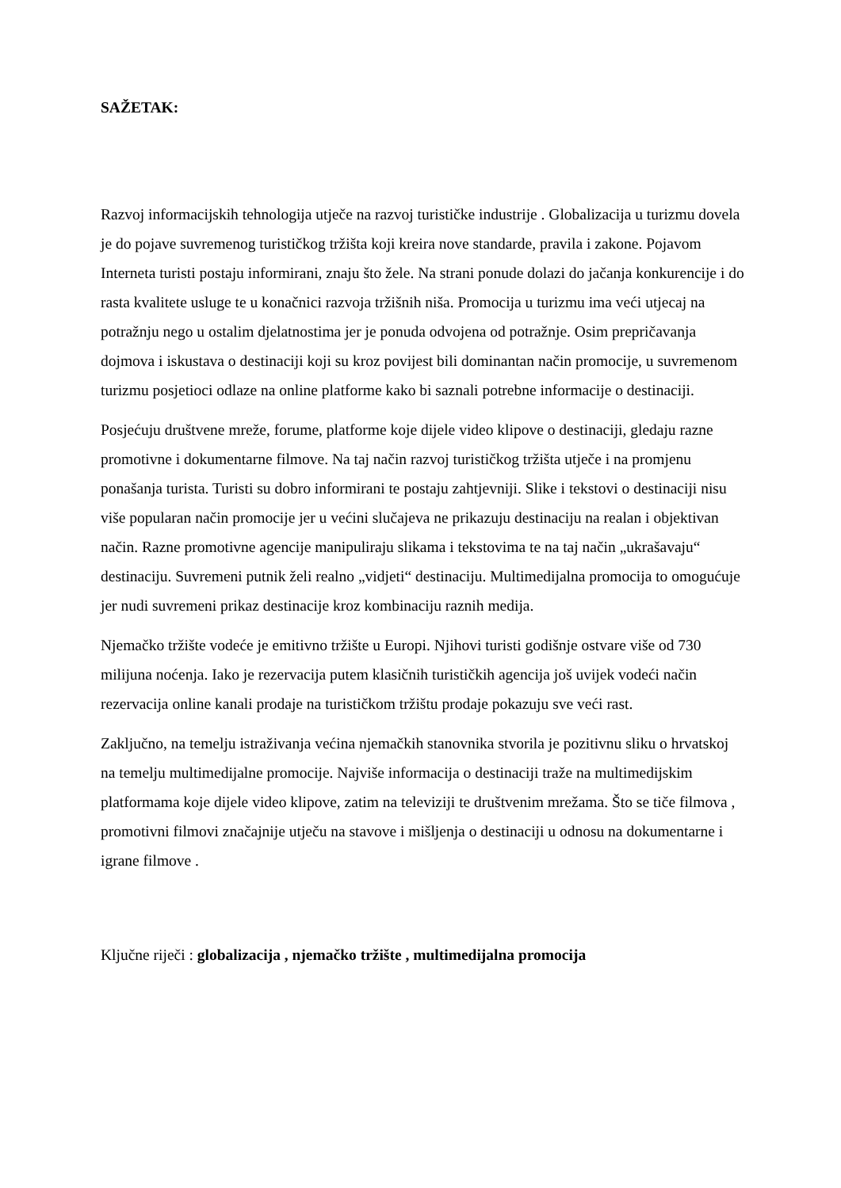SAŽETAK:
Razvoj informacijskih tehnologija utječe na razvoj turističke industrije . Globalizacija u turizmu dovela je do pojave suvremenog turističkog tržišta koji kreira nove standarde, pravila i zakone. Pojavom Interneta turisti postaju informirani, znaju što žele. Na strani ponude dolazi do jačanja konkurencije i do rasta kvalitete usluge te u konačnici razvoja tržišnih niša. Promocija u turizmu ima veći utjecaj na potražnju nego u ostalim djelatnostima jer je ponuda odvojena od potražnje. Osim prepričavanja dojmova i iskustava o destinaciji koji su kroz povijest bili dominantan način promocije, u suvremenom turizmu posjetioci odlaze na online platforme kako bi saznali potrebne informacije o destinaciji.
Posjećuju društvene mreže, forume, platforme koje dijele video klipove o destinaciji, gledaju razne promotivne i dokumentarne filmove. Na taj način razvoj turističkog tržišta utječe i na promjenu ponašanja turista. Turisti su dobro informirani te postaju zahtjevniji. Slike i tekstovi o destinaciji nisu više popularan način promocije jer u većini slučajeva ne prikazuju destinaciju na realan i objektivan način. Razne promotivne agencije manipuliraju slikama i tekstovima te na taj način „ukrašavaju“ destinaciju. Suvremeni putnik želi realno „vidjeti“ destinaciju. Multimedijalna promocija to omogućuje jer nudi suvremeni prikaz destinacije kroz kombinaciju raznih medija.
Njemačko tržište vodeće je emitivno tržište u Europi. Njihovi turisti godišnje ostvare više od 730 milijuna noćenja. Iako je rezervacija putem klasičnih turističkih agencija još uvijek vodeći način rezervacija online kanali prodaje na turističkom tržištu prodaje pokazuju sve veći rast.
Zaključno, na temelju istraživanja većina njemačkih stanovnika stvorila je pozitivnu sliku o hrvatskoj na temelju multimedijalne promocije. Najviše informacija o destinaciji traže na multimedijskim platformama koje dijele video klipove, zatim na televiziji te društvenim mrežama. Što se tiče filmova , promotivni filmovi značajnije utječu na stavove i mišljenja o destinaciji u odnosu na dokumentarne i igrane filmove .
Ključne riječi : globalizacija , njemačko tržište , multimedijalna promocija